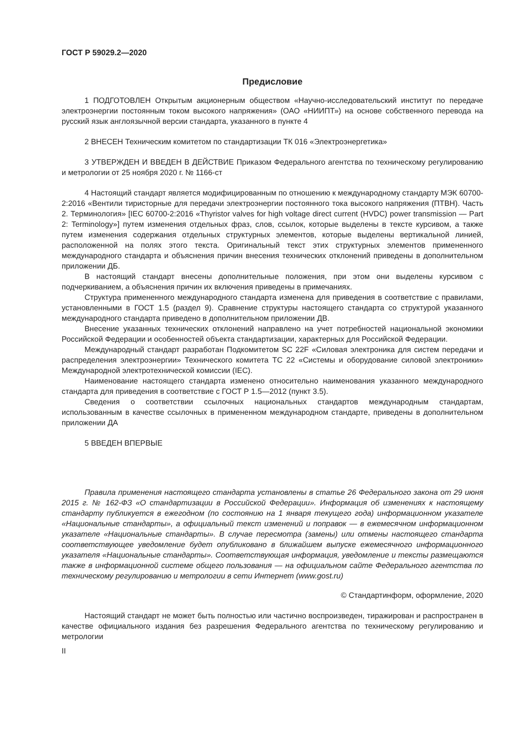ГОСТ Р 59029.2—2020
Предисловие
1 ПОДГОТОВЛЕН Открытым акционерным обществом «Научно-исследовательский институт по передаче электроэнергии постоянным током высокого напряжения» (ОАО «НИИПТ») на основе собственного перевода на русский язык англоязычной версии стандарта, указанного в пункте 4
2 ВНЕСЕН Техническим комитетом по стандартизации ТК 016 «Электроэнергетика»
3 УТВЕРЖДЕН И ВВЕДЕН В ДЕЙСТВИЕ Приказом Федерального агентства по техническому регулированию и метрологии от 25 ноября 2020 г. № 1166-ст
4 Настоящий стандарт является модифицированным по отношению к международному стандарту МЭК 60700-2:2016 «Вентили тиристорные для передачи электроэнергии постоянного тока высокого напряжения (ПТВН). Часть 2. Терминология» [IEC 60700-2:2016 «Thyristor valves for high voltage direct current (HVDC) power transmission — Part 2: Terminology»] путем изменения отдельных фраз, слов, ссылок, которые выделены в тексте курсивом, а также путем изменения содержания отдельных структурных элементов, которые выделены вертикальной линией, расположенной на полях этого текста. Оригинальный текст этих структурных элементов примененного международного стандарта и объяснения причин внесения технических отклонений приведены в дополнительном приложении ДБ.
В настоящий стандарт внесены дополнительные положения, при этом они выделены курсивом с подчеркиванием, а объяснения причин их включения приведены в примечаниях.
Структура примененного международного стандарта изменена для приведения в соответствие с правилами, установленными в ГОСТ 1.5 (раздел 9). Сравнение структуры настоящего стандарта со структурой указанного международного стандарта приведено в дополнительном приложении ДВ.
Внесение указанных технических отклонений направлено на учет потребностей национальной экономики Российской Федерации и особенностей объекта стандартизации, характерных для Российской Федерации.
Международный стандарт разработан Подкомитетом SC 22F «Силовая электроника для систем передачи и распределения электроэнергии» Технического комитета ТС 22 «Системы и оборудование силовой электроники» Международной электротехнической комиссии (IEC).
Наименование настоящего стандарта изменено относительно наименования указанного международного стандарта для приведения в соответствие с ГОСТ Р 1.5—2012 (пункт 3.5).
Сведения о соответствии ссылочных национальных стандартов международным стандартам, использованным в качестве ссылочных в примененном международном стандарте, приведены в дополнительном приложении ДА
5 ВВЕДЕН ВПЕРВЫЕ
Правила применения настоящего стандарта установлены в статье 26 Федерального закона от 29 июня 2015 г. № 162-ФЗ «О стандартизации в Российской Федерации». Информация об изменениях к настоящему стандарту публикуется в ежегодном (по состоянию на 1 января текущего года) информационном указателе «Национальные стандарты», а официальный текст изменений и поправок — в ежемесячном информационном указателе «Национальные стандарты». В случае пересмотра (замены) или отмены настоящего стандарта соответствующее уведомление будет опубликовано в ближайшем выпуске ежемесячного информационного указателя «Национальные стандарты». Соответствующая информация, уведомление и тексты размещаются также в информационной системе общего пользования — на официальном сайте Федерального агентства по техническому регулированию и метрологии в сети Интернет (www.gost.ru)
© Стандартинформ, оформление, 2020
Настоящий стандарт не может быть полностью или частично воспроизведен, тиражирован и распространен в качестве официального издания без разрешения Федерального агентства по техническому регулированию и метрологии
II